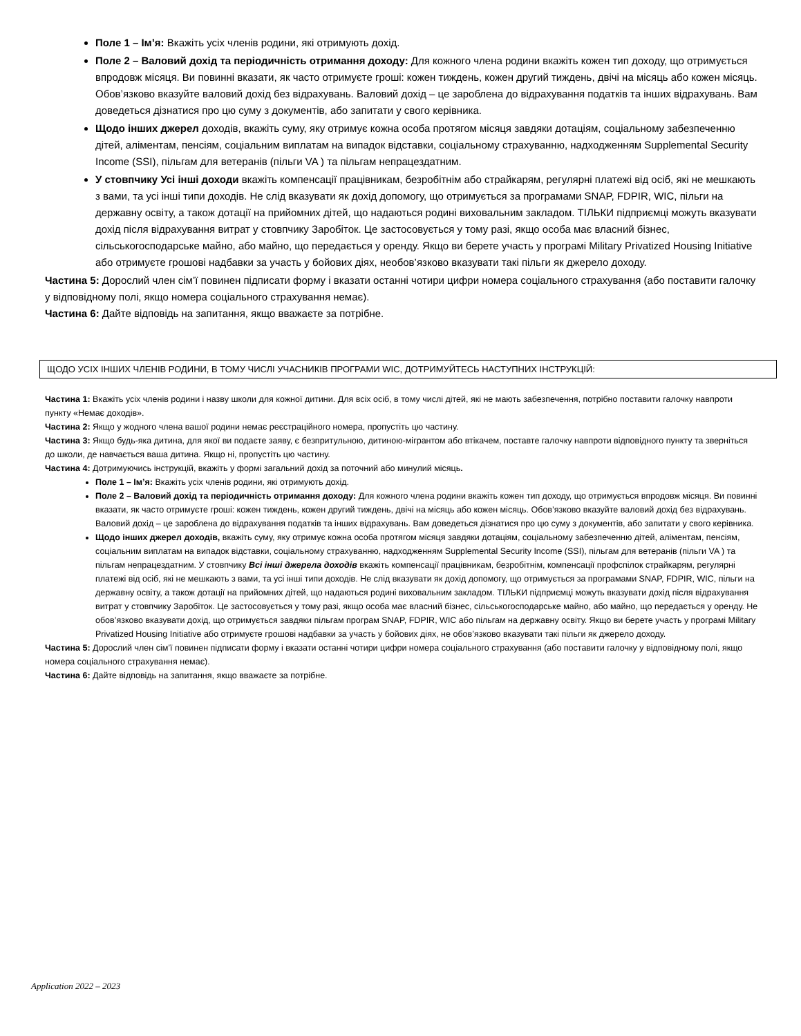Поле 1 – Ім’я: Вкажіть усіх членів родини, які отримують дохід.
Поле 2 – Валовий дохід та періодичність отримання доходу: Для кожного члена родини вкажіть кожен тип доходу, що отримується впродовж місяця. Ви повинні вказати, як часто отримуєте гроші: кожен тиждень, кожен другий тиждень, двічі на місяць або кожен місяць. Обов’язково вказуйте валовий дохід без відрахувань. Валовий дохід – це зароблена до відрахування податків та інших відрахувань. Вам доведеться дізнатися про цю суму з документів, або запитати у свого керівника.
Щодо інших джерел доходів, вкажіть суму, яку отримує кожна особа протягом місяця завдяки дотаціям, соціальному забезпеченню дітей, аліментам, пенсіям, соціальним виплатам на випадок відставки, соціальному страхуванню, надходженням Supplemental Security Income (SSI), пільгам для ветеранів (пільги VA ) та пільгам непрацездатним.
У стовпчику Усі інші доходи вкажіть компенсації працівникам, безробітнім або страйкарям, регулярні платежі від осіб, які не мешкають з вами, та усі інші типи доходів. Не слід вказувати як дохід допомогу, що отримується за програмами SNAP, FDPIR, WIC, пільги на державну освіту, а також дотації на прийомних дітей, що надаються родині виховальним закладом. ТІЛЬКИ підприємці можуть вказувати дохід після відрахування витрат у стовпчику Заробіток. Це застосовується у тому разі, якщо особа має власний бізнес, сільськогосподарське майно, або майно, що передається у оренду. Якщо ви берете участь у програмі Military Privatized Housing Initiative або отримуєте грошові надбавки за участь у бойових діях, необов’язково вказувати такі пільги як джерело доходу.
Частина 5: Дорослий член сім’ї повинен підписати форму і вказати останні чотири цифри номера соціального страхування (або поставити галочку у відповідному полі, якщо номера соціального страхування немає).
Частина 6: Дайте відповідь на запитання, якщо вважаєте за потрібне.
ЩОДО УСІХ ІНШИХ ЧЛЕНІВ РОДИНИ, В ТОМУ ЧИСЛІ УЧАСНИКІВ ПРОГРАМИ WIC, ДОТРИМУЙТЕСЬ НАСТУПНИХ ІНСТРУКЦІЙ:
Частина 1: Вкажіть усіх членів родини і назву школи для кожної дитини. Для всіх осіб, в тому числі дітей, які не мають забезпечення, потрібно поставити галочку навпроти пункту «Немає доходів».
Частина 2: Якщо у жодного члена вашої родини немає реєстраційного номера, пропустіть цю частину.
Частина 3: Якщо будь-яка дитина, для якої ви подаєте заяву, є безпритульною, дитиною-мігрантом або втікачем, поставте галочку навпроти відповідного пункту та зверніться до школи, де навчається ваша дитина. Якщо ні, пропустіть цю частину.
Частина 4: Дотримуючись інструкцій, вкажіть у формі загальний дохід за поточний або минулий місяць.
Поле 1 – Ім’я: Вкажіть усіх членів родини, які отримують дохід.
Поле 2 – Валовий дохід та періодичність отримання доходу: Для кожного члена родини вкажіть кожен тип доходу, що отримується впродовж місяця. Ви повинні вказати, як часто отримуєте гроші: кожен тиждень, кожен другий тиждень, двічі на місяць або кожен місяць. Обов’язково вказуйте валовий дохід без відрахувань. Валовий дохід – це зароблена до відрахування податків та інших відрахувань. Вам доведеться дізнатися про цю суму з документів, або запитати у свого керівника.
Щодо інших джерел доходів, вкажіть суму, яку отримує кожна особа протягом місяця завдяки дотаціям, соціальному забезпеченню дітей, аліментам, пенсіям, соціальним виплатам на випадок відставки, соціальному страхуванню, надходженням Supplemental Security Income (SSI), пільгам для ветеранів (пільги VA ) та пільгам непрацездатним. У стовпчику Всі інші джерела доходів вкажіть компенсації працівникам, безробітнім, компенсації профспілок страйкарям, регулярні платежі від осіб, які не мешкають з вами, та усі інші типи доходів. Не слід вказувати як дохід допомогу, що отримується за програмами SNAP, FDPIR, WIC, пільги на державну освіту, а також дотації на прийомних дітей, що надаються родині виховальним закладом. ТІЛЬКИ підприємці можуть вказувати дохід після відрахування витрат у стовпчику Заробіток. Це застосовується у тому разі, якщо особа має власний бізнес, сільськогосподарське майно, або майно, що передається у оренду. Не обов’язково вказувати дохід, що отримується завдяки пільгам програм SNAP, FDPIR, WIC або пільгам на державну освіту. Якщо ви берете участь у програмі Military Privatized Housing Initiative або отримуєте грошові надбавки за участь у бойових діях, не обов’язково вказувати такі пільги як джерело доходу.
Частина 5: Дорослий член сім’ї повинен підписати форму і вказати останні чотири цифри номера соціального страхування (або поставити галочку у відповідному полі, якщо номера соціального страхування немає).
Частина 6: Дайте відповідь на запитання, якщо вважаєте за потрібне.
Application 2022 – 2023